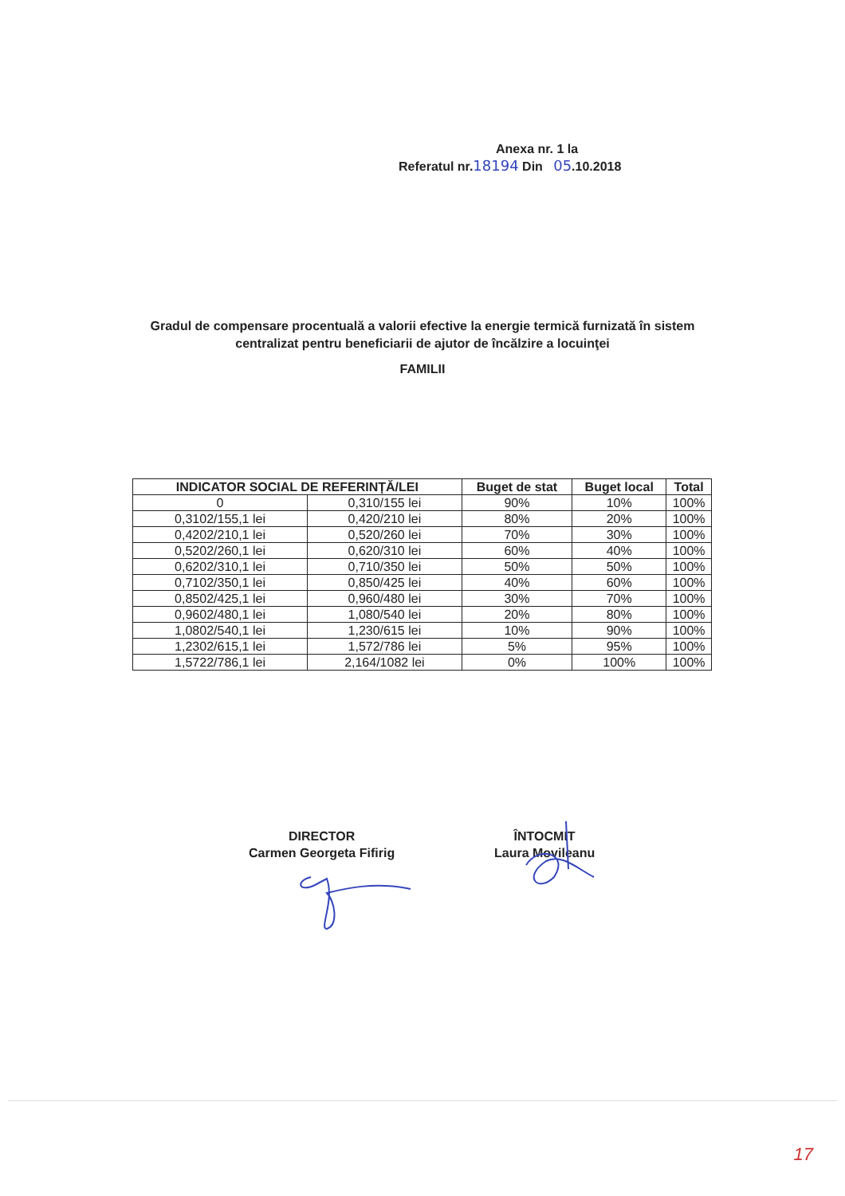Anexa nr. 1 la
Referatul nr.18194 Din 05.10.2018
Gradul de compensare procentuală a valorii efective la energie termică furnizată în sistem centralizat pentru beneficiarii de ajutor de încălzire a locuinţei
FAMILII
| INDICATOR SOCIAL DE REFERINȚĂ/LEI | | Buget de stat | Buget local | Total |
| --- | --- | --- | --- | --- |
| 0 | 0,310/155 lei | 90% | 10% | 100% |
| 0,3102/155,1 lei | 0,420/210 lei | 80% | 20% | 100% |
| 0,4202/210,1 lei | 0,520/260 lei | 70% | 30% | 100% |
| 0,5202/260,1 lei | 0,620/310 lei | 60% | 40% | 100% |
| 0,6202/310,1 lei | 0,710/350 lei | 50% | 50% | 100% |
| 0,7102/350,1 lei | 0,850/425 lei | 40% | 60% | 100% |
| 0,8502/425,1 lei | 0,960/480 lei | 30% | 70% | 100% |
| 0,9602/480,1 lei | 1,080/540 lei | 20% | 80% | 100% |
| 1,0802/540,1 lei | 1,230/615 lei | 10% | 90% | 100% |
| 1,2302/615,1 lei | 1,572/786 lei | 5% | 95% | 100% |
| 1,5722/786,1 lei | 2,164/1082 lei | 0% | 100% | 100% |
DIRECTOR
Carmen Georgeta Fifirig
ÎNTOCMIT
Laura Movileanu
17